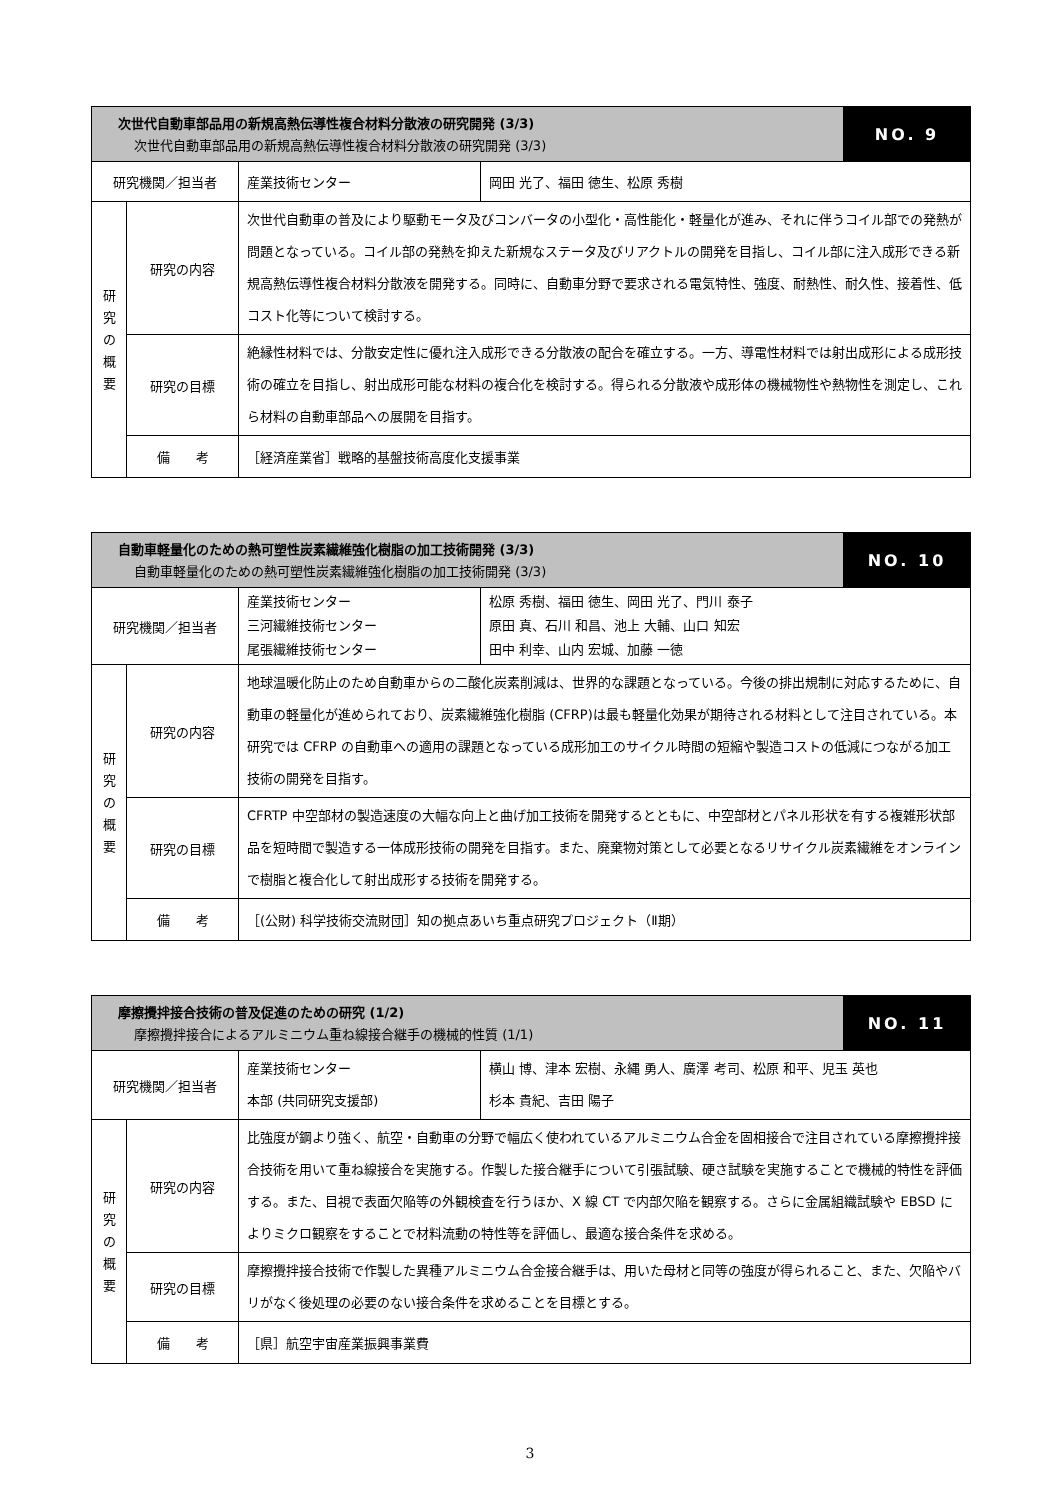| 次世代自動車部品用の新規高熱伝導性複合材料分散液の研究開発 (3/3) 次世代自動車部品用の新規高熱伝導性複合材料分散液の研究開発 (3/3) | | | | NO. 9 |
| 研究機関／担当者 | | 産業技術センター | 岡田 光了、福田 徳生、松原 秀樹 | |
| 研 究 の 概 要 | 研究の内容 | 次世代自動車の普及により駆動モータ及びコンバータの小型化・高性能化・軽量化が進み、それに伴うコイル部での発熱が問題となっている。コイル部の発熱を抑えた新規なステータ及びリアクトルの開発を目指し、コイル部に注入成形できる新規高熱伝導性複合材料分散液を開発する。同時に、自動車分野で要求される電気特性、強度、耐熱性、耐久性、接着性、低コスト化等について検討する。 | | |
| | 研究の目標 | 絶縁性材料では、分散安定性に優れ注入成形できる分散液の配合を確立する。一方、導電性材料では射出成形による成形技術の確立を目指し、射出成形可能な材料の複合化を検討する。得られる分散液や成形体の機械物性や熱物性を測定し、これら材料の自動車部品への展開を目指す。 | | |
| | 備 考 | ［経済産業省］戦略的基盤技術高度化支援事業 | | |
| 自動車軽量化のための熱可塑性炭素繊維強化樹脂の加工技術開発 (3/3) 自動車軽量化のための熱可塑性炭素繊維強化樹脂の加工技術開発 (3/3) | | | | NO. 10 |
| 研究機関／担当者 | | 産業技術センター 三河繊維技術センター 尾張繊維技術センター | 松原 秀樹、福田 徳生、岡田 光了、門川 泰子 原田 真、石川 和昌、池上 大輔、山口 知宏 田中 利幸、山内 宏城、加藤 一徳 | |
| 研 究 の 概 要 | 研究の内容 | 地球温暖化防止のため自動車からの二酸化炭素削減は、世界的な課題となっている。今後の排出規制に対応するために、自動車の軽量化が進められており、炭素繊維強化樹脂 (CFRP)は最も軽量化効果が期待される材料として注目されている。本研究では CFRP の自動車への適用の課題となっている成形加工のサイクル時間の短縮や製造コストの低減につながる加工技術の開発を目指す。 | | |
| | 研究の目標 | CFRTP 中空部材の製造速度の大幅な向上と曲げ加工技術を開発するとともに、中空部材とパネル形状を有する複雑形状部品を短時間で製造する一体成形技術の開発を目指す。また、廃棄物対策として必要となるリサイクル炭素繊維をオンラインで樹脂と複合化して射出成形する技術を開発する。 | | |
| | 備 考 | ［(公財) 科学技術交流財団］知の拠点あいち重点研究プロジェクト（Ⅱ期） | | |
| 摩擦攪拌接合技術の普及促進のための研究 (1/2) 摩擦攪拌接合によるアルミニウム重ね線接合継手の機械的性質 (1/1) | | | | NO. 11 |
| 研究機関／担当者 | | 産業技術センター 本部 (共同研究支援部) | 横山 博、津本 宏樹、永縄 勇人、廣澤 考司、松原 和平、児玉 英也 杉本 貴紀、吉田 陽子 | |
| 研 究 の 概 要 | 研究の内容 | 比強度が鋼より強く、航空・自動車の分野で幅広く使われているアルミニウム合金を固相接合で注目されている摩擦攪拌接合技術を用いて重ね線接合を実施する。作製した接合継手について引張試験、硬さ試験を実施することで機械的特性を評価する。また、目視で表面欠陥等の外観検査を行うほか、X 線 CT で内部欠陥を観察する。さらに金属組織試験や EBSD によりミクロ観察をすることで材料流動の特性等を評価し、最適な接合条件を求める。 | | |
| | 研究の目標 | 摩擦攪拌接合技術で作製した異種アルミニウム合金接合継手は、用いた母材と同等の強度が得られること、また、欠陥やバリがなく後処理の必要のない接合条件を求めることを目標とする。 | | |
| | 備 考 | ［県］航空宇宙産業振興事業費 | | |
3